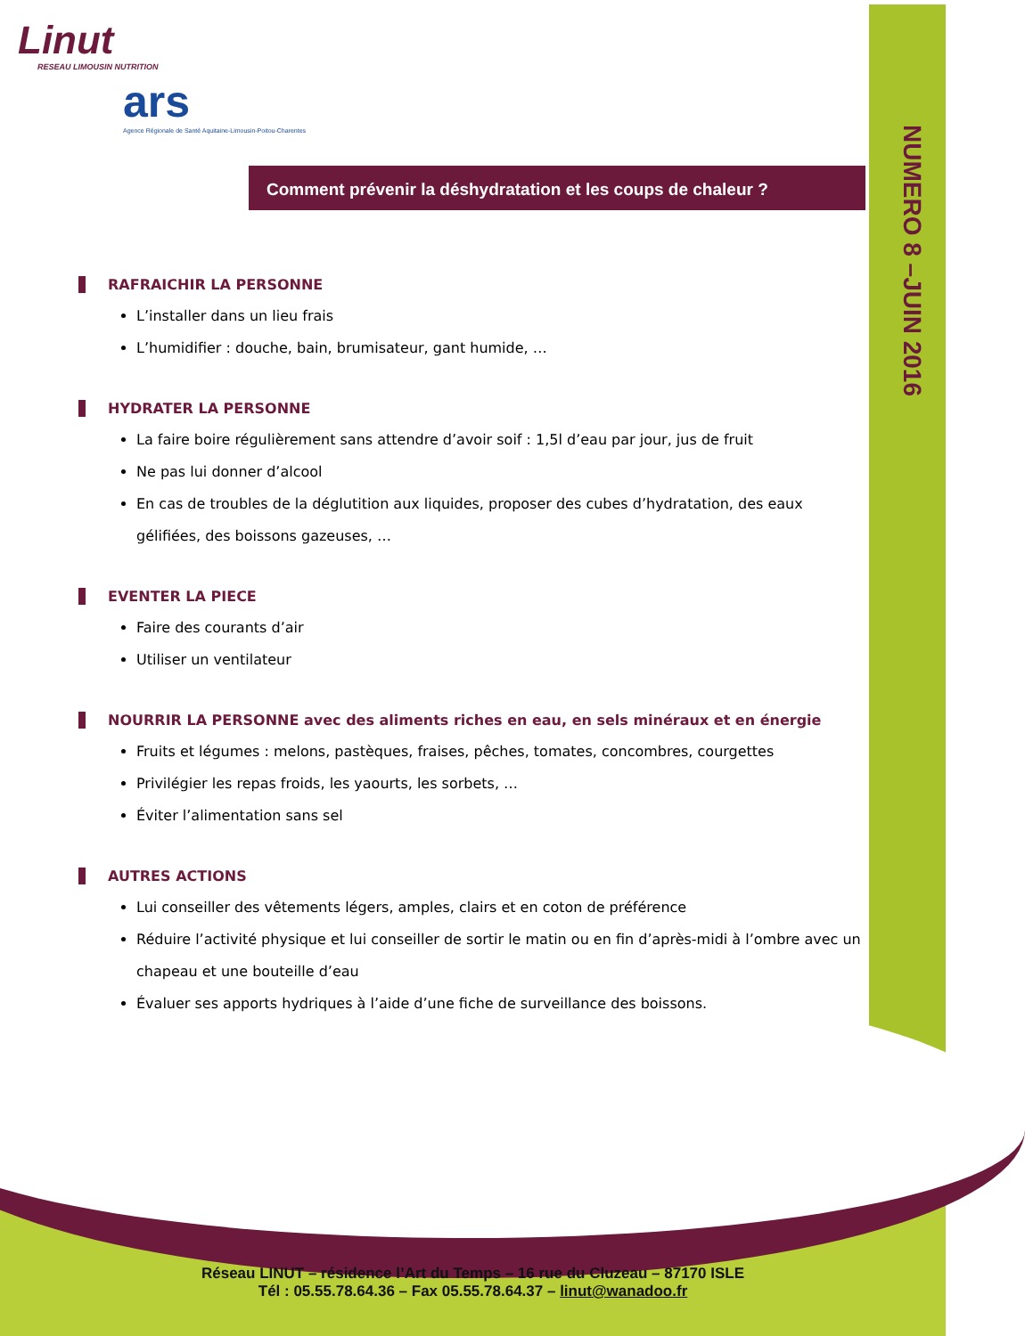NUMERO 8 –JUIN 2016
Linut
RESEAU LIMOUSIN NUTRITION
ars
Agence Régionale de Santé Aquitaine-Limousin-Poitou-Charentes
Comment prévenir la déshydratation et les coups de chaleur ?
RAFRAICHIR LA PERSONNE
L’installer dans un lieu frais
L’humidifier : douche, bain, brumisateur, gant humide, …
HYDRATER LA PERSONNE
La faire boire régulièrement sans attendre d’avoir soif : 1,5l d’eau par jour, jus de fruit
Ne pas lui donner d’alcool
En cas de troubles de la déglutition aux liquides, proposer des cubes d’hydratation, des eaux gélifiées, des boissons gazeuses, …
EVENTER LA PIECE
Faire des courants d’air
Utiliser un ventilateur
NOURRIR LA PERSONNE avec des aliments riches en eau, en sels minéraux et en énergie
Fruits et légumes : melons, pastèques, fraises, pêches, tomates, concombres, courgettes
Privilégier les repas froids, les yaourts, les sorbets, …
Éviter l’alimentation sans sel
AUTRES ACTIONS
Lui conseiller des vêtements légers, amples, clairs et en coton de préférence
Réduire l’activité physique et lui conseiller de sortir le matin ou en fin d’après-midi à l’ombre avec un chapeau et une bouteille d’eau
Évaluer ses apports hydriques à l’aide d’une fiche de surveillance des boissons.
Réseau LINUT – résidence l’Art du Temps – 16 rue du Cluzeau – 87170 ISLE
Tél : 05.55.78.64.36 – Fax 05.55.78.64.37 – linut@wanadoo.fr